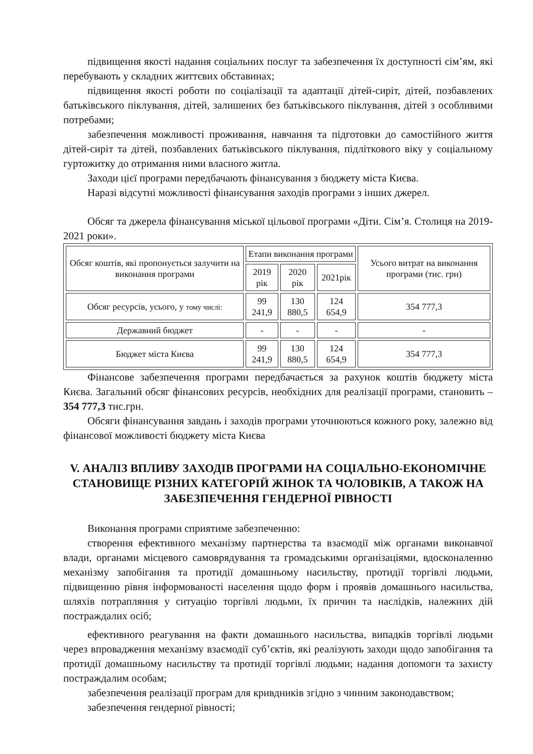підвищення якості надання соціальних послуг та забезпечення їх доступності сім’ям, які перебувають у складних життєвих обставинах;
підвищення якості роботи по соціалізації та адаптації дітей-сиріт, дітей, позбавлених батьківського піклування, дітей, залишених без батьківського піклування, дітей з особливими потребами;
забезпечення можливості проживання, навчання та підготовки до самостійного життя дітей-сиріт та дітей, позбавлених батьківського піклування, підліткового віку у соціальному гуртожитку до отримання ними власного житла.
Заходи цієї програми передбачають фінансування з бюджету міста Києва.
Наразі відсутні можливості фінансування заходів програми з інших джерел.
Обсяг та джерела фінансування міської цільової програми «Діти. Сім’я. Столиця на 2019-2021 роки».
| Обсяг коштів, які пропонується залучити на виконання програми | Етапи виконання програми | | | Усього витрат на виконання програми (тис. грн) |
| | 2019 рік | 2020 рік | 2021рік | |
| Обсяг ресурсів, усього, у тому числі: | 99 241,9 | 130 880,5 | 124 654,9 | 354 777,3 |
| Державний бюджет | - | - | - | - |
| Бюджет міста Києва | 99 241,9 | 130 880,5 | 124 654,9 | 354 777,3 |
Фінансове забезпечення програми передбачається за рахунок коштів бюджету міста Києва. Загальний обсяг фінансових ресурсів, необхідних для реалізації програми, становить – 354 777,3 тис.грн.
Обсяги фінансування завдань і заходів програми уточнюються кожного року, залежно від фінансової можливості бюджету міста Києва
V. АНАЛІЗ ВПЛИВУ ЗАХОДІВ ПРОГРАМИ НА СОЦІАЛЬНО-ЕКОНОМІЧНЕ СТАНОВИЩЕ РІЗНИХ КАТЕГОРІЙ ЖІНОК ТА ЧОЛОВІКІВ, А ТАКОЖ НА ЗАБЕЗПЕЧЕННЯ ГЕНДЕРНОЇ РІВНОСТІ
Виконання програми сприятиме забезпеченню:
створення ефективного механізму партнерства та взаємодії між органами виконавчої влади, органами місцевого самоврядування та громадськими організаціями, вдосконаленню механізму запобігання та протидії домашньому насильству, протидії торгівлі людьми, підвищенню рівня інформованості населення щодо форм і проявів домашнього насильства, шляхів потрапляння у ситуацію торгівлі людьми, їх причин та наслідків, належних дій постраждалих осіб;
ефективного реагування на факти домашнього насильства, випадків торгівлі людьми через впровадження механізму взаємодії суб’єктів, які реалізують заходи щодо запобігання та протидії домашньому насильству та протидії торгівлі людьми; надання допомоги та захисту постраждалим особам;
забезпечення реалізації програм для кривдників згідно з чинним законодавством;
забезпечення гендерної рівності;